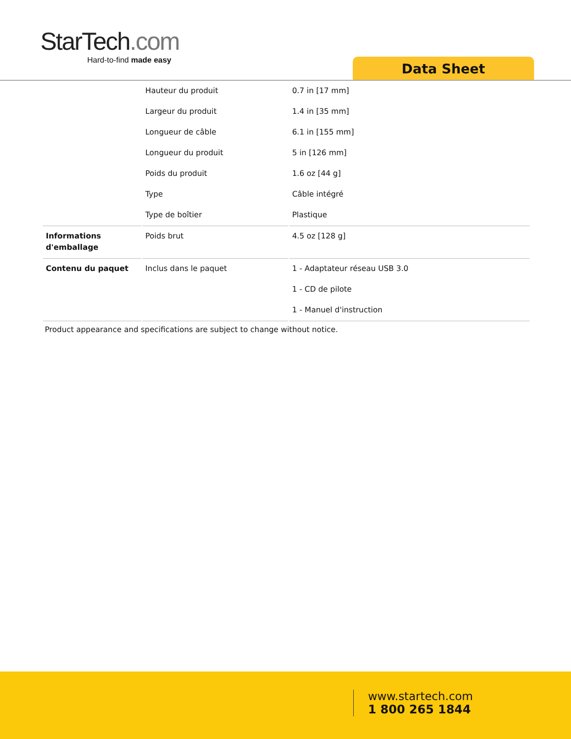StarTech.com
Hard-to-find made easy
Data Sheet
| | Hauteur du produit | 0.7 in [17 mm] |
| | Largeur du produit | 1.4 in [35 mm] |
| | Longueur de câble | 6.1 in [155 mm] |
| | Longueur du produit | 5 in [126 mm] |
| | Poids du produit | 1.6 oz [44 g] |
| | Type | Câble intégré |
| | Type de boîtier | Plastique |
| Informations d'emballage | Poids brut | 4.5 oz [128 g] |
| Contenu du paquet | Inclus dans le paquet | 1 - Adaptateur réseau USB 3.0 |
| | | 1 - CD de pilote |
| | | 1 - Manuel d'instruction |
Product appearance and specifications are subject to change without notice.
www.startech.com
1 800 265 1844